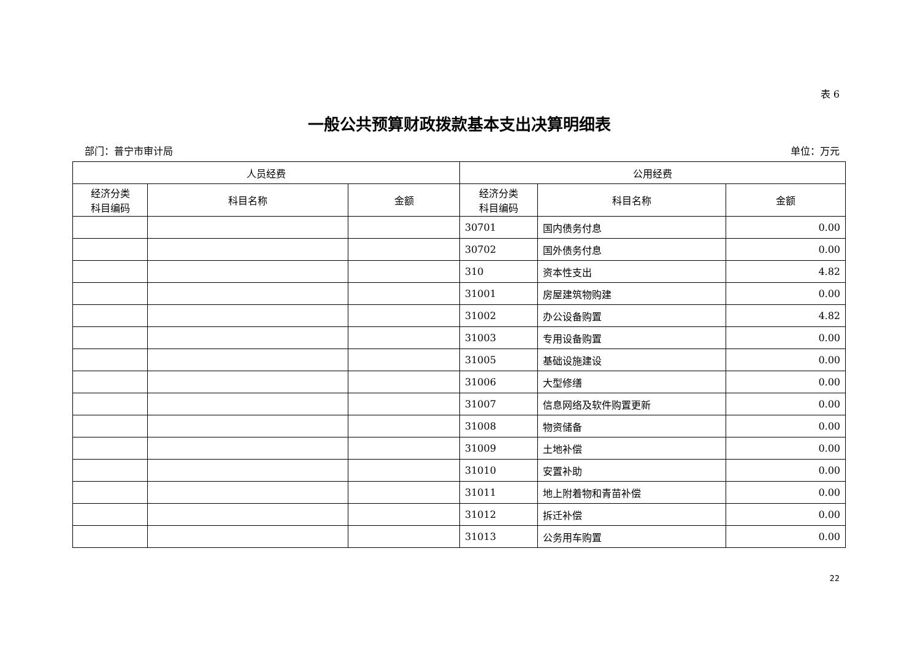表 6
一般公共预算财政拨款基本支出决算明细表
部门：普宁市审计局 单位：万元
| 人员经费 | | | 公用经费 | | |
| --- | --- | --- | --- | --- | --- |
| 经济分类 科目编码 | 科目名称 | 金额 | 经济分类 科目编码 | 科目名称 | 金额 |
| | | | 30701 | 国内债务付息 | 0.00 |
| | | | 30702 | 国外债务付息 | 0.00 |
| | | | 310 | 资本性支出 | 4.82 |
| | | | 31001 | 房屋建筑物购建 | 0.00 |
| | | | 31002 | 办公设备购置 | 4.82 |
| | | | 31003 | 专用设备购置 | 0.00 |
| | | | 31005 | 基础设施建设 | 0.00 |
| | | | 31006 | 大型修缮 | 0.00 |
| | | | 31007 | 信息网络及软件购置更新 | 0.00 |
| | | | 31008 | 物资储备 | 0.00 |
| | | | 31009 | 土地补偿 | 0.00 |
| | | | 31010 | 安置补助 | 0.00 |
| | | | 31011 | 地上附着物和青苗补偿 | 0.00 |
| | | | 31012 | 拆迁补偿 | 0.00 |
| | | | 31013 | 公务用车购置 | 0.00 |
22